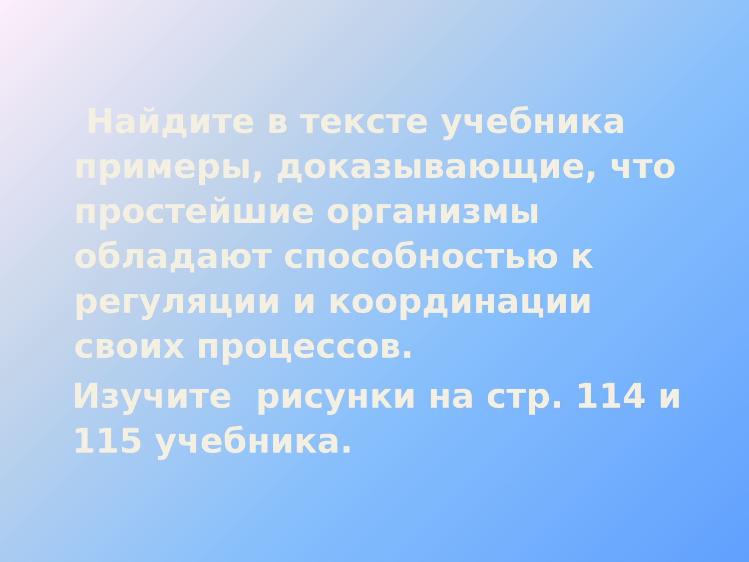Найдите в тексте учебника примеры, доказывающие, что простейшие организмы обладают способностью к регуляции и координации своих процессов.
Изучите рисунки на стр. 114 и 115 учебника.